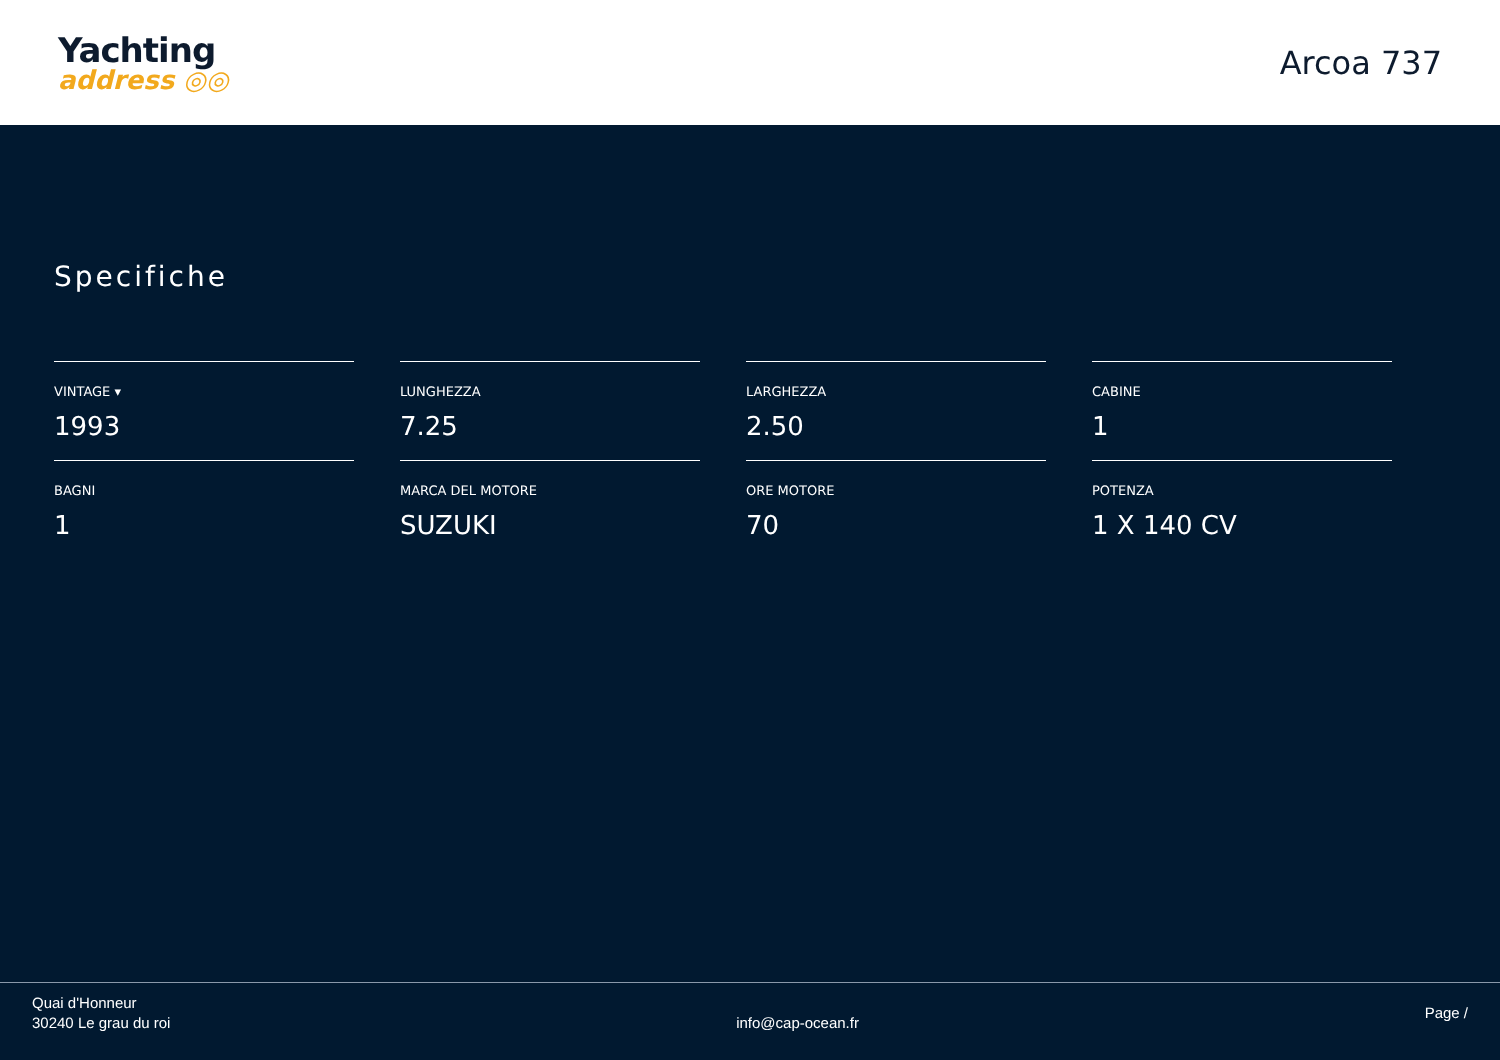Yachting
address ◎◎
Arcoa 737
Specifiche
VINTAGE ▾
1993
LUNGHEZZA
7.25
LARGHEZZA
2.50
CABINE
1
BAGNI
1
MARCA DEL MOTORE
SUZUKI
ORE MOTORE
70
POTENZA
1 X 140 CV
Quai d'Honneur
30240 Le grau du roi
info@cap-ocean.fr
Page /